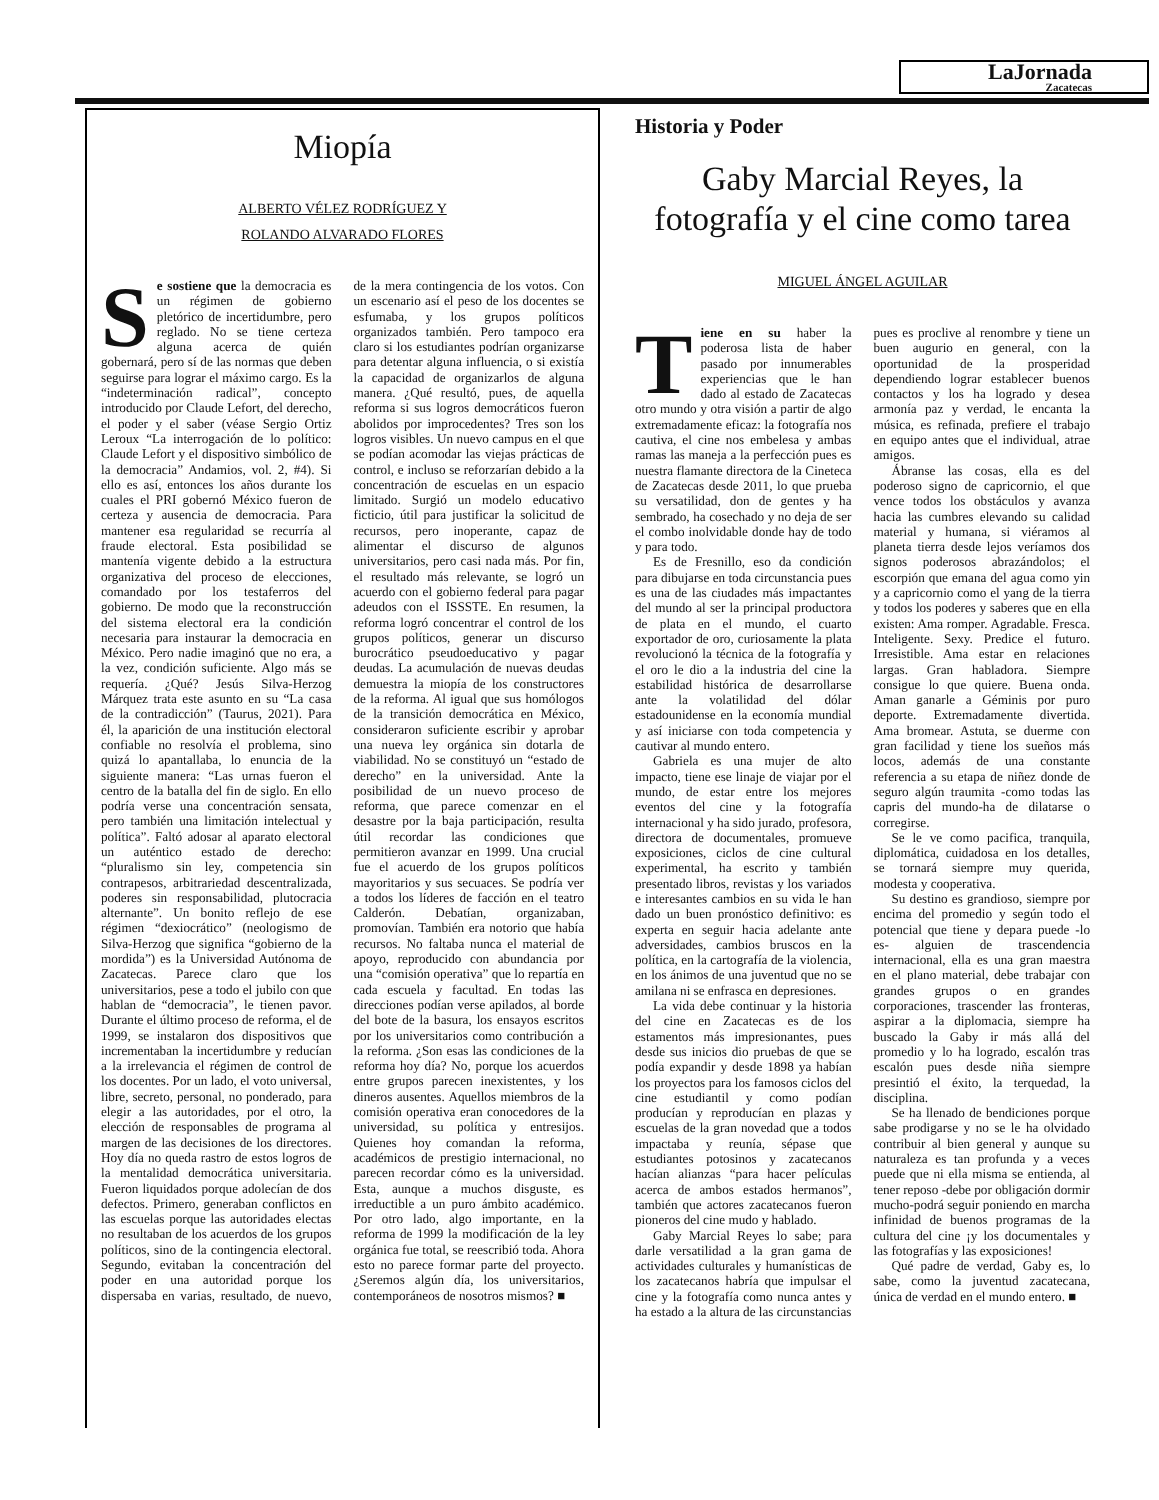LaJornada
Zacatecas
Miopía
ALBERTO VÉLEZ RODRÍGUEZ Y
ROLANDO ALVARADO FLORES
Se sostiene que la democracia es un régimen de gobierno pletórico de incertidumbre, pero reglado. No se tiene certeza alguna acerca de quién gobernará, pero sí de las normas que deben seguirse para lograr el máximo cargo. Es la “indeterminación radical”, concepto introducido por Claude Lefort, del derecho, el poder y el saber (véase Sergio Ortiz Leroux “La interrogación de lo político: Claude Lefort y el dispositivo simbólico de la democracia” Andamios, vol. 2, #4). Si ello es así, entonces los años durante los cuales el PRI gobernó México fueron de certeza y ausencia de democracia. Para mantener esa regularidad se recurría al fraude electoral. Esta posibilidad se mantenía vigente debido a la estructura organizativa del proceso de elecciones, comandado por los testaferros del gobierno. De modo que la reconstrucción del sistema electoral era la condición necesaria para instaurar la democracia en México. Pero nadie imaginó que no era, a la vez, condición suficiente. Algo más se requería. ¿Qué? Jesús Silva-Herzog Márquez trata este asunto en su “La casa de la contradicción” (Taurus, 2021). Para él, la aparición de una institución electoral confiable no resolvía el problema, sino quizá lo apantallaba, lo enuncia de la siguiente manera: “Las urnas fueron el centro de la batalla del fin de siglo. En ello podría verse una concentración sensata, pero también una limitación intelectual y política”. Faltó adosar al aparato electoral un auténtico estado de derecho: “pluralismo sin ley, competencia sin contrapesos, arbitrariedad descentralizada, poderes sin responsabilidad, plutocracia alternante”. Un bonito reflejo de ese régimen “dexiocrático” (neologismo de Silva-Herzog que significa “gobierno de la mordida”) es la Universidad Autónoma de Zacatecas. Parece claro que los universitarios, pese a todo el jubilo con que hablan de “democracia”, le tienen pavor. Durante el último proceso de reforma, el de 1999, se instalaron dos dispositivos que incrementaban la incertidumbre y reducían a la irrelevancia el régimen de control de los docentes. Por un lado, el voto universal, libre, secreto, personal, no ponderado, para elegir a las autoridades, por el otro, la elección de responsables de programa al margen de las decisiones de los directores. Hoy día no queda rastro de estos logros de la mentalidad democrática universitaria. Fueron liquidados porque adolecían de dos defectos. Primero, generaban conflictos en las escuelas porque las autoridades electas no resultaban de los acuerdos de los grupos políticos, sino de la contingencia electoral. Segundo, evitaban la concentración del poder en una autoridad porque los dispersaba en varias, resultado, de nuevo, de la mera contingencia de los votos. Con un escenario así el peso de los docentes se esfumaba, y los grupos políticos organizados también. Pero tampoco era claro si los estudiantes podrían organizarse para detentar alguna influencia, o si existía la capacidad de organizarlos de alguna manera. ¿Qué resultó, pues, de aquella reforma si sus logros democráticos fueron abolidos por improcedentes? Tres son los logros visibles. Un nuevo campus en el que se podían acomodar las viejas prácticas de control, e incluso se reforzarían debido a la concentración de escuelas en un espacio limitado. Surgió un modelo educativo ficticio, útil para justificar la solicitud de recursos, pero inoperante, capaz de alimentar el discurso de algunos universitarios, pero casi nada más. Por fin, el resultado más relevante, se logró un acuerdo con el gobierno federal para pagar adeudos con el ISSSTE. En resumen, la reforma logró concentrar el control de los grupos políticos, generar un discurso burocrático pseudoeducativo y pagar deudas. La acumulación de nuevas deudas demuestra la miopía de los constructores de la reforma. Al igual que sus homólogos de la transición democrática en México, consideraron suficiente escribir y aprobar una nueva ley orgánica sin dotarla de viabilidad. No se constituyó un “estado de derecho” en la universidad. Ante la posibilidad de un nuevo proceso de reforma, que parece comenzar en el desastre por la baja participación, resulta útil recordar las condiciones que permitieron avanzar en 1999. Una crucial fue el acuerdo de los grupos políticos mayoritarios y sus secuaces. Se podría ver a todos los líderes de facción en el teatro Calderón. Debatían, organizaban, promovían. También era notorio que había recursos. No faltaba nunca el material de apoyo, reproducido con abundancia por una “comisión operativa” que lo repartía en cada escuela y facultad. En todas las direcciones podían verse apilados, al borde del bote de la basura, los ensayos escritos por los universitarios como contribución a la reforma. ¿Son esas las condiciones de la reforma hoy día? No, porque los acuerdos entre grupos parecen inexistentes, y los dineros ausentes. Aquellos miembros de la comisión operativa eran conocedores de la universidad, su política y entresijos. Quienes hoy comandan la reforma, académicos de prestigio internacional, no parecen recordar cómo es la universidad. Esta, aunque a muchos disguste, es irreductible a un puro ámbito académico. Por otro lado, algo importante, en la reforma de 1999 la modificación de la ley orgánica fue total, se reescribió toda. Ahora esto no parece formar parte del proyecto. ¿Seremos algún día, los universitarios, contemporáneos de nosotros mismos? ■
Historia y Poder
Gaby Marcial Reyes, la fotografía y el cine como tarea
MIGUEL ÁNGEL AGUILAR
Tiene en su haber la poderosa lista de haber pasado por innumerables experiencias que le han dado al estado de Zacatecas otro mundo y otra visión a partir de algo extremadamente eficaz: la fotografía nos cautiva, el cine nos embelesa y ambas ramas las maneja a la perfección pues es nuestra flamante directora de la Cineteca de Zacatecas desde 2011, lo que prueba su versatilidad, don de gentes y ha sembrado, ha cosechado y no deja de ser el combo inolvidable donde hay de todo y para todo.
Es de Fresnillo, eso da condición para dibujarse en toda circunstancia pues es una de las ciudades más impactantes del mundo al ser la principal productora de plata en el mundo, el cuarto exportador de oro, curiosamente la plata revolucionó la técnica de la fotografía y el oro le dio a la industria del cine la estabilidad histórica de desarrollarse ante la volatilidad del dólar estadounidense en la economía mundial y así iniciarse con toda competencia y cautivar al mundo entero.
Gabriela es una mujer de alto impacto, tiene ese linaje de viajar por el mundo, de estar entre los mejores eventos del cine y la fotografía internacional y ha sido jurado, profesora, directora de documentales, promueve exposiciones, ciclos de cine cultural experimental, ha escrito y también presentado libros, revistas y los variados e interesantes cambios en su vida le han dado un buen pronóstico definitivo: es experta en seguir hacia adelante ante adversidades, cambios bruscos en la política, en la cartografía de la violencia, en los ánimos de una juventud que no se amilana ni se enfrasca en depresiones.
La vida debe continuar y la historia del cine en Zacatecas es de los estamentos más impresionantes, pues desde sus inicios dio pruebas de que se podía expandir y desde 1898 ya habían los proyectos para los famosos ciclos del cine estudiantil y como podían producían y reproducían en plazas y escuelas de la gran novedad que a todos impactaba y reunía, sépase que estudiantes potosinos y zacatecanos hacían alianzas “para hacer películas acerca de ambos estados hermanos”, también que actores zacatecanos fueron pioneros del cine mudo y hablado.
Gaby Marcial Reyes lo sabe; para darle versatilidad a la gran gama de actividades culturales y humanísticas de los zacatecanos habría que impulsar el cine y la fotografía como nunca antes y ha estado a la altura de las circunstancias pues es proclive al renombre y tiene un buen augurio en general, con la oportunidad de la prosperidad dependiendo lograr establecer buenos contactos y los ha logrado y desea armonía paz y verdad, le encanta la música, es refinada, prefiere el trabajo en equipo antes que el individual, atrae amigos.
Ábranse las cosas, ella es del poderoso signo de capricornio, el que vence todos los obstáculos y avanza hacia las cumbres elevando su calidad material y humana, si viéramos al planeta tierra desde lejos veríamos dos signos poderosos abrazándolos; el escorpión que emana del agua como yin y a capricornio como el yang de la tierra y todos los poderes y saberes que en ella existen: Ama romper. Agradable. Fresca. Inteligente. Sexy. Predice el futuro. Irresistible. Ama estar en relaciones largas. Gran habladora. Siempre consigue lo que quiere. Buena onda. Aman ganarle a Géminis por puro deporte. Extremadamente divertida. Ama bromear. Astuta, se duerme con gran facilidad y tiene los sueños más locos, además de una constante referencia a su etapa de niñez donde de seguro algún traumita -como todas las capris del mundo-ha de dilatarse o corregirse.
Se le ve como pacifica, tranquila, diplomática, cuidadosa en los detalles, se tornará siempre muy querida, modesta y cooperativa.
Su destino es grandioso, siempre por encima del promedio y según todo el potencial que tiene y depara puede -lo es- alguien de trascendencia internacional, ella es una gran maestra en el plano material, debe trabajar con grandes grupos o en grandes corporaciones, trascender las fronteras, aspirar a la diplomacia, siempre ha buscado la Gaby ir más allá del promedio y lo ha logrado, escalón tras escalón pues desde niña siempre presintió el éxito, la terquedad, la disciplina.
Se ha llenado de bendiciones porque sabe prodigarse y no se le ha olvidado contribuir al bien general y aunque su naturaleza es tan profunda y a veces puede que ni ella misma se entienda, al tener reposo -debe por obligación dormir mucho-podrá seguir poniendo en marcha infinidad de buenos programas de la cultura del cine ¡y los documentales y las fotografías y las exposiciones!
Qué padre de verdad, Gaby es, lo sabe, como la juventud zacatecana, única de verdad en el mundo entero. ■